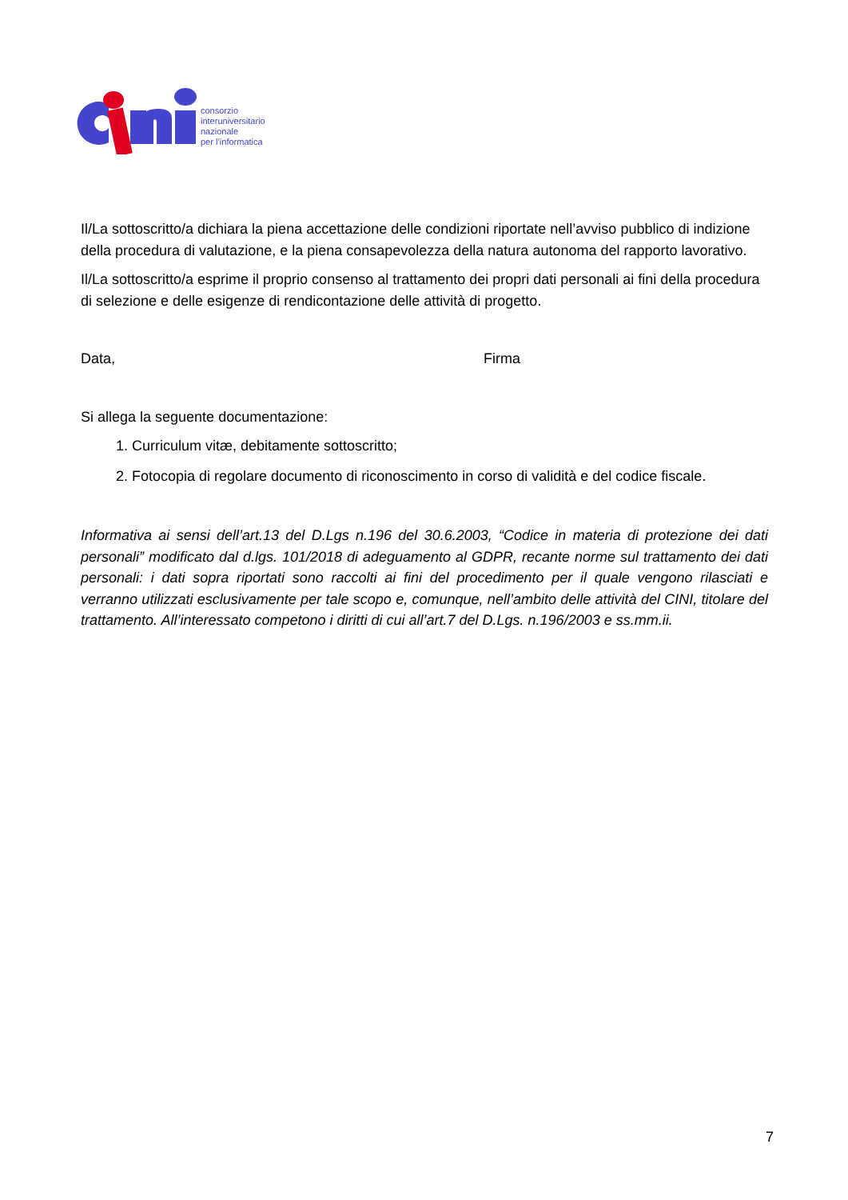consorzio
interuniversitario
nazionale
per l’informatica
Il/La sottoscritto/a dichiara la piena accettazione delle condizioni riportate nell’avviso pubblico di indizione della procedura di valutazione, e la piena consapevolezza della natura autonoma del rapporto lavorativo.
Il/La sottoscritto/a esprime il proprio consenso al trattamento dei propri dati personali ai fini della procedura di selezione e delle esigenze di rendicontazione delle attività di progetto.
Data, Firma
Si allega la seguente documentazione:
1. Curriculum vitæ, debitamente sottoscritto;
2. Fotocopia di regolare documento di riconoscimento in corso di validità e del codice fiscale.
Informativa ai sensi dell’art.13 del D.Lgs n.196 del 30.6.2003, “Codice in materia di protezione dei dati personali” modificato dal d.lgs. 101/2018 di adeguamento al GDPR, recante norme sul trattamento dei dati personali: i dati sopra riportati sono raccolti ai fini del procedimento per il quale vengono rilasciati e verranno utilizzati esclusivamente per tale scopo e, comunque, nell’ambito delle attività del CINI, titolare del trattamento. All’interessato competono i diritti di cui all’art.7 del D.Lgs. n.196/2003 e ss.mm.ii.
7